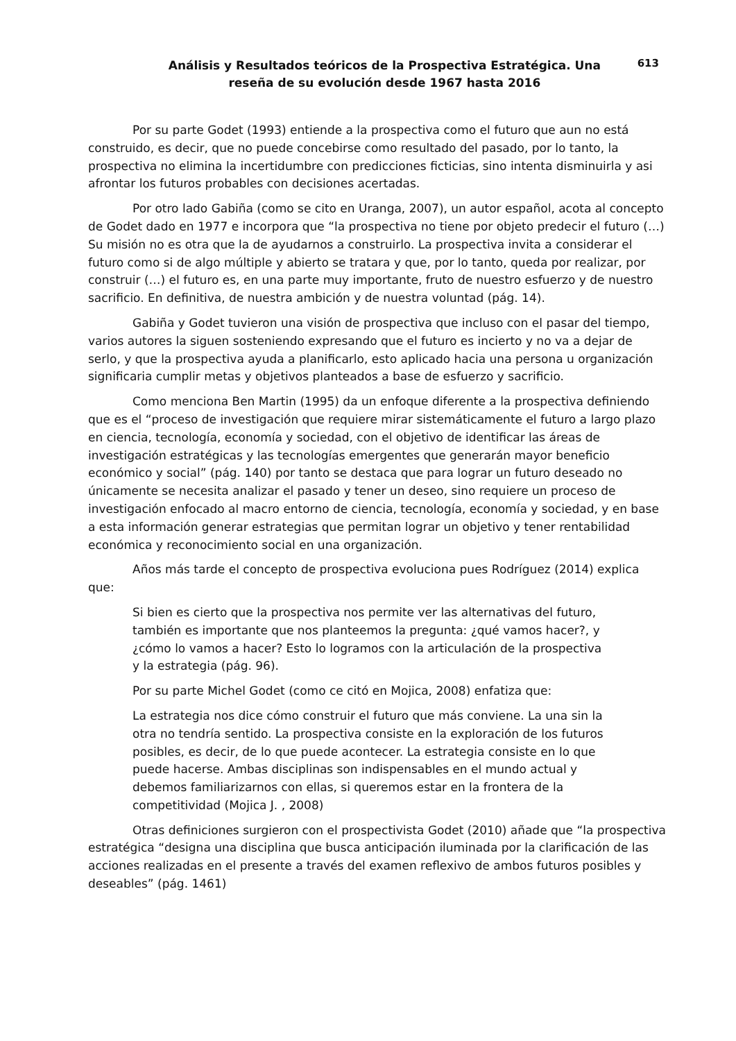Análisis y Resultados teóricos de la Prospectiva Estratégica. Una reseña de su evolución desde 1967 hasta 2016
613
Por su parte Godet (1993) entiende a la prospectiva como el futuro que aun no está construido, es decir, que no puede concebirse como resultado del pasado, por lo tanto, la prospectiva no elimina la incertidumbre con predicciones ficticias, sino intenta disminuirla y asi afrontar los futuros probables con decisiones acertadas.
Por otro lado Gabiña (como se cito en Uranga, 2007), un autor español, acota al concepto de Godet dado en 1977 e incorpora que “la prospectiva no tiene por objeto predecir el futuro (…) Su misión no es otra que la de ayudarnos a construirlo. La prospectiva invita a considerar el futuro como si de algo múltiple y abierto se tratara y que, por lo tanto, queda por realizar, por construir (…) el futuro es, en una parte muy importante, fruto de nuestro esfuerzo y de nuestro sacrificio. En definitiva, de nuestra ambición y de nuestra voluntad (pág. 14).
Gabiña y Godet tuvieron una visión de prospectiva que incluso con el pasar del tiempo, varios autores la siguen sosteniendo expresando que el futuro es incierto y no va a dejar de serlo, y que la prospectiva ayuda a planificarlo, esto aplicado hacia una persona u organización significaria cumplir metas y objetivos planteados a base de esfuerzo y sacrificio.
Como menciona Ben Martin (1995) da un enfoque diferente a la prospectiva definiendo que es el “proceso de investigación que requiere mirar sistemáticamente el futuro a largo plazo en ciencia, tecnología, economía y sociedad, con el objetivo de identificar las áreas de investigación estratégicas y las tecnologías emergentes que generarán mayor beneficio económico y social” (pág. 140) por tanto se destaca que para lograr un futuro deseado no únicamente se necesita analizar el pasado y tener un deseo, sino requiere un proceso de investigación enfocado al macro entorno de ciencia, tecnología, economía y sociedad, y en base a esta información generar estrategias que permitan lograr un objetivo y tener rentabilidad económica y reconocimiento social en una organización.
Años más tarde el concepto de prospectiva evoluciona pues Rodríguez (2014) explica que:
Si bien es cierto que la prospectiva nos permite ver las alternativas del futuro, también es importante que nos planteemos la pregunta: ¿qué vamos hacer?, y ¿cómo lo vamos a hacer? Esto lo logramos con la articulación de la prospectiva y la estrategia (pág. 96).
Por su parte Michel Godet (como ce citó en Mojica, 2008) enfatiza que:
La estrategia nos dice cómo construir el futuro que más conviene. La una sin la otra no tendría sentido. La prospectiva consiste en la exploración de los futuros posibles, es decir, de lo que puede acontecer. La estrategia consiste en lo que puede hacerse. Ambas disciplinas son indispensables en el mundo actual y debemos familiarizarnos con ellas, si queremos estar en la frontera de la competitividad (Mojica J. , 2008)
Otras definiciones surgieron con el prospectivista Godet (2010) añade que “la prospectiva estratégica “designa una disciplina que busca anticipación iluminada por la clarificación de las acciones realizadas en el presente a través del examen reflexivo de ambos futuros posibles y deseables” (pág. 1461)